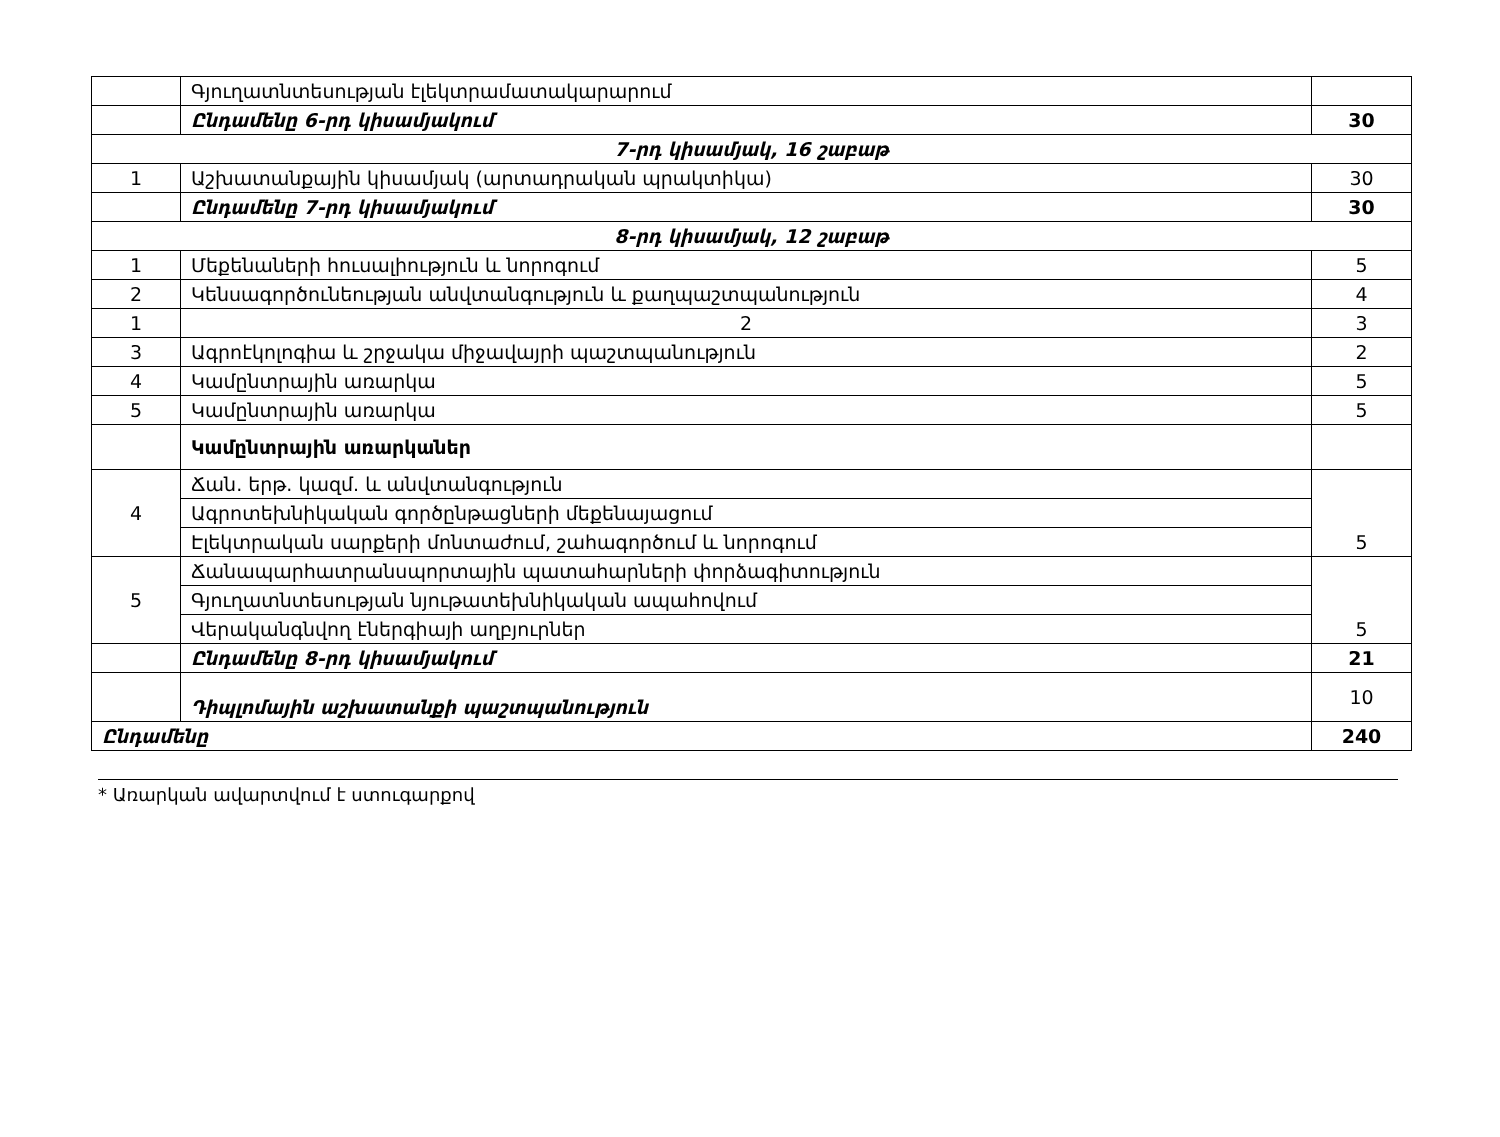| | Գյուղատնտեսության էլեկտրամատակարարում | |
| | Ընդամենը 6-րդ կիսամյակում | 30 |
| 7-րդ կիսամյակ, 16 շաբաթ | | |
| 1 | Աշխատանքային կիսամյակ (արտադրական պրակտիկա) | 30 |
| | Ընդամենը 7-րդ կիսամյակում | 30 |
| 8-րդ կիսամյակ, 12 շաբաթ | | |
| 1 | Մեքենաների հուսալիություն և նորոգում | 5 |
| 2 | Կենսագործունեության անվտանգություն և քաղպաշտպանություն | 4 |
| 1 | 2 | 3 |
| 3 | Ագրոէկոլոգիա և շրջակա միջավայրի պաշտպանություն | 2 |
| 4 | Կամընտրային առարկա | 5 |
| 5 | Կամընտրային առարկա | 5 |
| | Կամընտրային առարկաներ | |
| 4 | Ճան. երթ. կազմ. և անվտանգություն | 5 |
| | Ագրոտեխնիկական գործընթացների մեքենայացում | |
| | Էլեկտրական սարքերի մոնտաժում, շահագործում և նորոգում | |
| 5 | Ճանապարհատրանսպորտային պատահարների փորձագիտություն | 5 |
| | Գյուղատնտեսության նյութատեխնիկական ապահովում | |
| | Վերականգնվող էներգիայի աղբյուրներ | |
| | Ընդամենը 8-րդ կիսամյակում | 21 |
| | Դիպլոմային աշխատանքի պաշտպանություն | 10 |
| Ընդամենը | | 240 |
* Առարկան ավարտվում է ստուգարքով